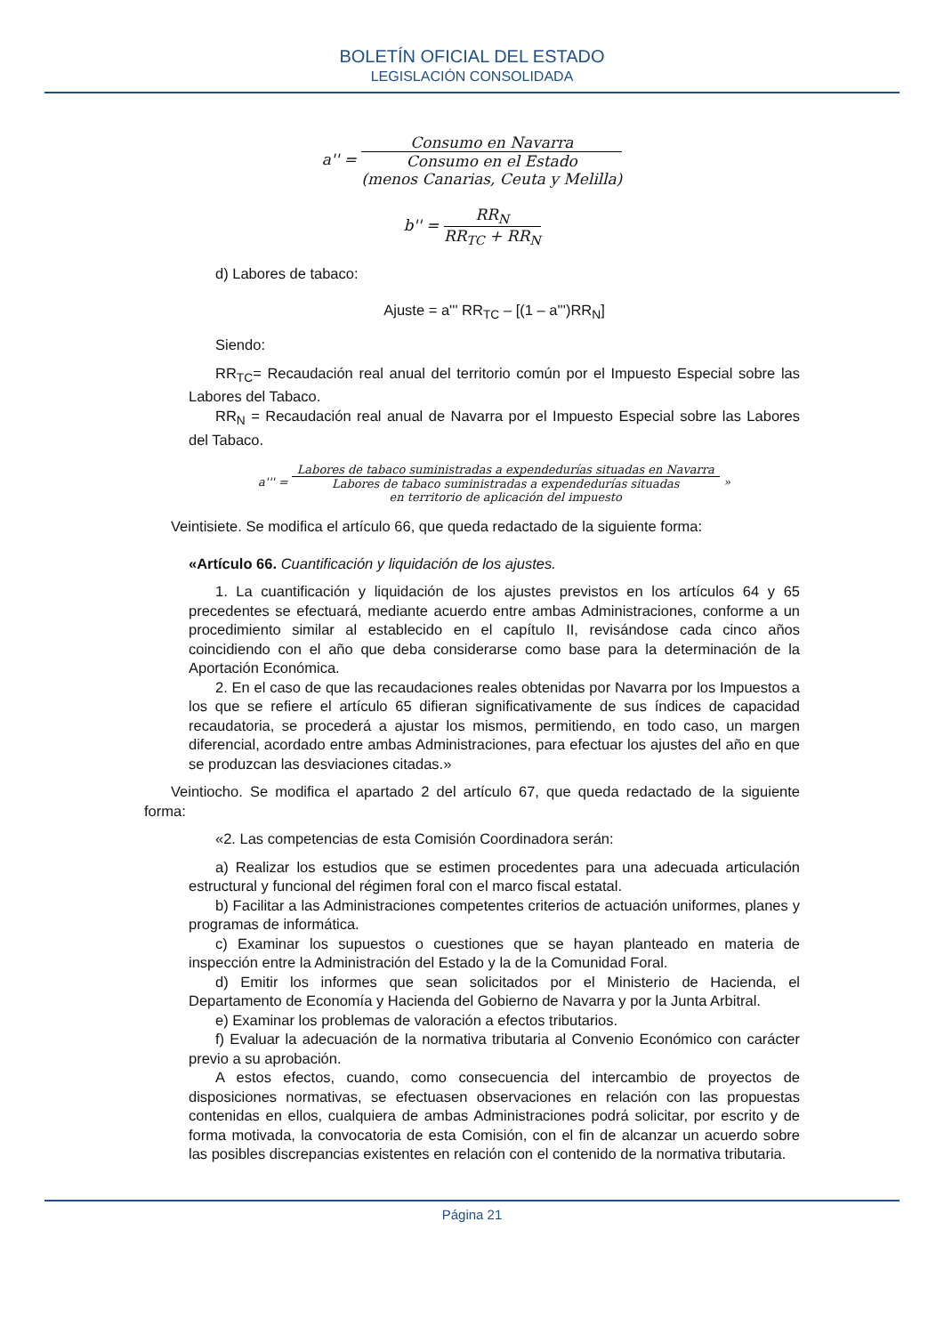BOLETÍN OFICIAL DEL ESTADO
LEGISLACIÓN CONSOLIDADA
a'' =
Consumo en Navarra
Consumo en el Estado
(menos Canarias, Ceuta y Melilla)
b'' =
RR<sub>N</sub>
RR<sub>TC</sub> + RR<sub>N</sub>
d) Labores de tabaco:
Ajuste = a''' RR<sub>TC</sub> – [(1 – a''')RR<sub>N</sub>]
Siendo:
RR<sub>TC</sub>= Recaudación real anual del territorio común por el Impuesto Especial sobre las Labores del Tabaco.
RR<sub>N</sub> = Recaudación real anual de Navarra por el Impuesto Especial sobre las Labores del Tabaco.
a''' =
Labores de tabaco suministradas a expendedurías situadas en Navarra
Labores de tabaco suministradas a expendedurías situadas
en territorio de aplicación del impuesto
»
Veintisiete. Se modifica el artículo 66, que queda redactado de la siguiente forma:
«Artículo 66. Cuantificación y liquidación de los ajustes.
1. La cuantificación y liquidación de los ajustes previstos en los artículos 64 y 65 precedentes se efectuará, mediante acuerdo entre ambas Administraciones, conforme a un procedimiento similar al establecido en el capítulo II, revisándose cada cinco años coincidiendo con el año que deba considerarse como base para la determinación de la Aportación Económica.
2. En el caso de que las recaudaciones reales obtenidas por Navarra por los Impuestos a los que se refiere el artículo 65 difieran significativamente de sus índices de capacidad recaudatoria, se procederá a ajustar los mismos, permitiendo, en todo caso, un margen diferencial, acordado entre ambas Administraciones, para efectuar los ajustes del año en que se produzcan las desviaciones citadas.»
Veintiocho. Se modifica el apartado 2 del artículo 67, que queda redactado de la siguiente forma:
«2. Las competencias de esta Comisión Coordinadora serán:
a) Realizar los estudios que se estimen procedentes para una adecuada articulación estructural y funcional del régimen foral con el marco fiscal estatal.
b) Facilitar a las Administraciones competentes criterios de actuación uniformes, planes y programas de informática.
c) Examinar los supuestos o cuestiones que se hayan planteado en materia de inspección entre la Administración del Estado y la de la Comunidad Foral.
d) Emitir los informes que sean solicitados por el Ministerio de Hacienda, el Departamento de Economía y Hacienda del Gobierno de Navarra y por la Junta Arbitral.
e) Examinar los problemas de valoración a efectos tributarios.
f) Evaluar la adecuación de la normativa tributaria al Convenio Económico con carácter previo a su aprobación.
A estos efectos, cuando, como consecuencia del intercambio de proyectos de disposiciones normativas, se efectuasen observaciones en relación con las propuestas contenidas en ellos, cualquiera de ambas Administraciones podrá solicitar, por escrito y de forma motivada, la convocatoria de esta Comisión, con el fin de alcanzar un acuerdo sobre las posibles discrepancias existentes en relación con el contenido de la normativa tributaria.
Página 21